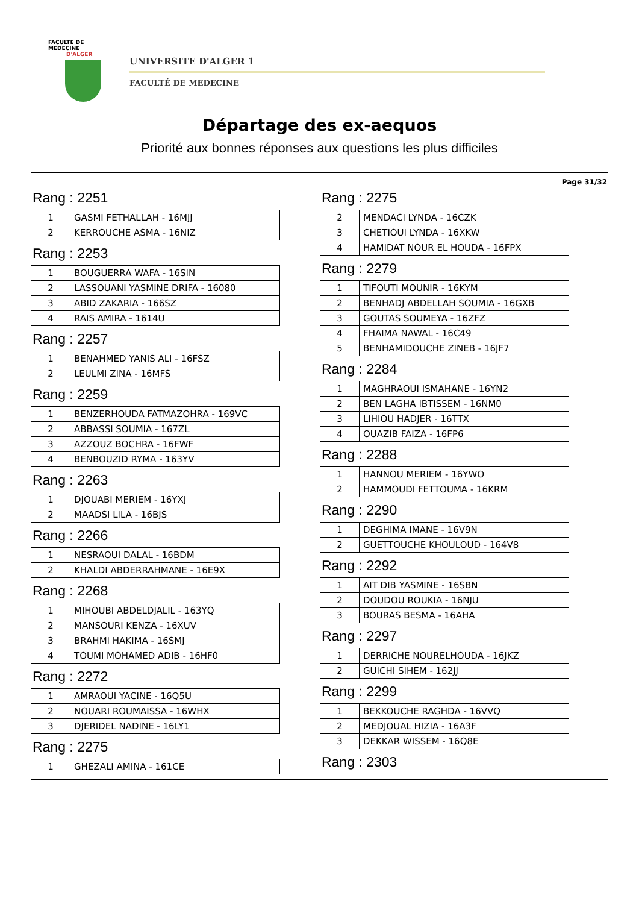FACULTE DE MEDECINE
D'ALGER
UNIVERSITE D'ALGER 1
FACULTÉ DE MEDECINE
Départage des ex-aequos
Priorité aux bonnes réponses aux questions les plus difficiles
Page 31/32
Rang : 2251
| 1 | GASMI FETHALLAH - 16MJJ |
| 2 | KERROUCHE ASMA - 16NIZ |
Rang : 2253
| 1 | BOUGUERRA WAFA - 16SIN |
| 2 | LASSOUANI YASMINE DRIFA - 16080 |
| 3 | ABID ZAKARIA - 166SZ |
| 4 | RAIS AMIRA - 1614U |
Rang : 2257
| 1 | BENAHMED YANIS ALI - 16FSZ |
| 2 | LEULMI ZINA - 16MFS |
Rang : 2259
| 1 | BENZERHOUDA FATMAZOHRA - 169VC |
| 2 | ABBASSI SOUMIA - 167ZL |
| 3 | AZZOUZ BOCHRA - 16FWF |
| 4 | BENBOUZID RYMA - 163YV |
Rang : 2263
| 1 | DJOUABI MERIEM - 16YXJ |
| 2 | MAADSI LILA - 16BJS |
Rang : 2266
| 1 | NESRAOUI DALAL - 16BDM |
| 2 | KHALDI ABDERRAHMANE - 16E9X |
Rang : 2268
| 1 | MIHOUBI ABDELDJALIL - 163YQ |
| 2 | MANSOURI KENZA - 16XUV |
| 3 | BRAHMI HAKIMA - 16SMJ |
| 4 | TOUMI MOHAMED ADIB - 16HF0 |
Rang : 2272
| 1 | AMRAOUI YACINE - 16Q5U |
| 2 | NOUARI ROUMAISSA - 16WHX |
| 3 | DJERIDEL NADINE - 16LY1 |
Rang : 2275
| 1 | GHEZALI AMINA - 161CE |
Rang : 2275
| 2 | MENDACI LYNDA - 16CZK |
| 3 | CHETIOUI LYNDA - 16XKW |
| 4 | HAMIDAT NOUR EL HOUDA - 16FPX |
Rang : 2279
| 1 | TIFOUTI MOUNIR - 16KYM |
| 2 | BENHADJ ABDELLAH SOUMIA - 16GXB |
| 3 | GOUTAS SOUMEYA - 16ZFZ |
| 4 | FHAIMA NAWAL - 16C49 |
| 5 | BENHAMIDOUCHE ZINEB - 16JF7 |
Rang : 2284
| 1 | MAGHRAOUI ISMAHANE - 16YN2 |
| 2 | BEN LAGHA IBTISSEM - 16NM0 |
| 3 | LIHIOU HADJER - 16TTX |
| 4 | OUAZIB FAIZA - 16FP6 |
Rang : 2288
| 1 | HANNOU MERIEM - 16YWO |
| 2 | HAMMOUDI FETTOUMA - 16KRM |
Rang : 2290
| 1 | DEGHIMA IMANE - 16V9N |
| 2 | GUETTOUCHE KHOULOUD - 164V8 |
Rang : 2292
| 1 | AIT DIB YASMINE - 16SBN |
| 2 | DOUDOU ROUKIA - 16NJU |
| 3 | BOURAS BESMA - 16AHA |
Rang : 2297
| 1 | DERRICHE NOURELHOUDA - 16JKZ |
| 2 | GUICHI SIHEM - 162JJ |
Rang : 2299
| 1 | BEKKOUCHE RAGHDA - 16VVQ |
| 2 | MEDJOUAL HIZIA - 16A3F |
| 3 | DEKKAR WISSEM - 16Q8E |
Rang : 2303